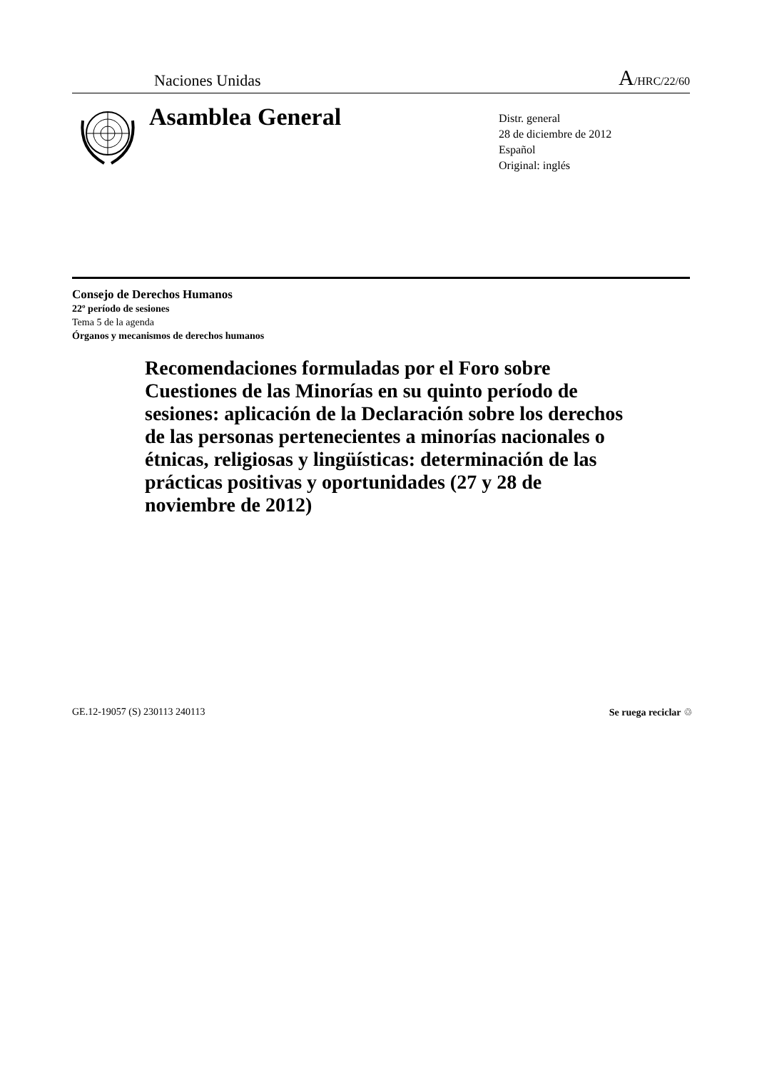Naciones Unidas A/HRC/22/60
Asamblea General
Distr. general
28 de diciembre de 2012
Español
Original: inglés
Consejo de Derechos Humanos
22º período de sesiones
Tema 5 de la agenda
Órganos y mecanismos de derechos humanos
Recomendaciones formuladas por el Foro sobre Cuestiones de las Minorías en su quinto período de sesiones: aplicación de la Declaración sobre los derechos de las personas pertenecientes a minorías nacionales o étnicas, religiosas y lingüísticas: determinación de las prácticas positivas y oportunidades (27 y 28 de noviembre de 2012)
GE.12-19057 (S) 230113 240113 Se ruega reciclar ♲